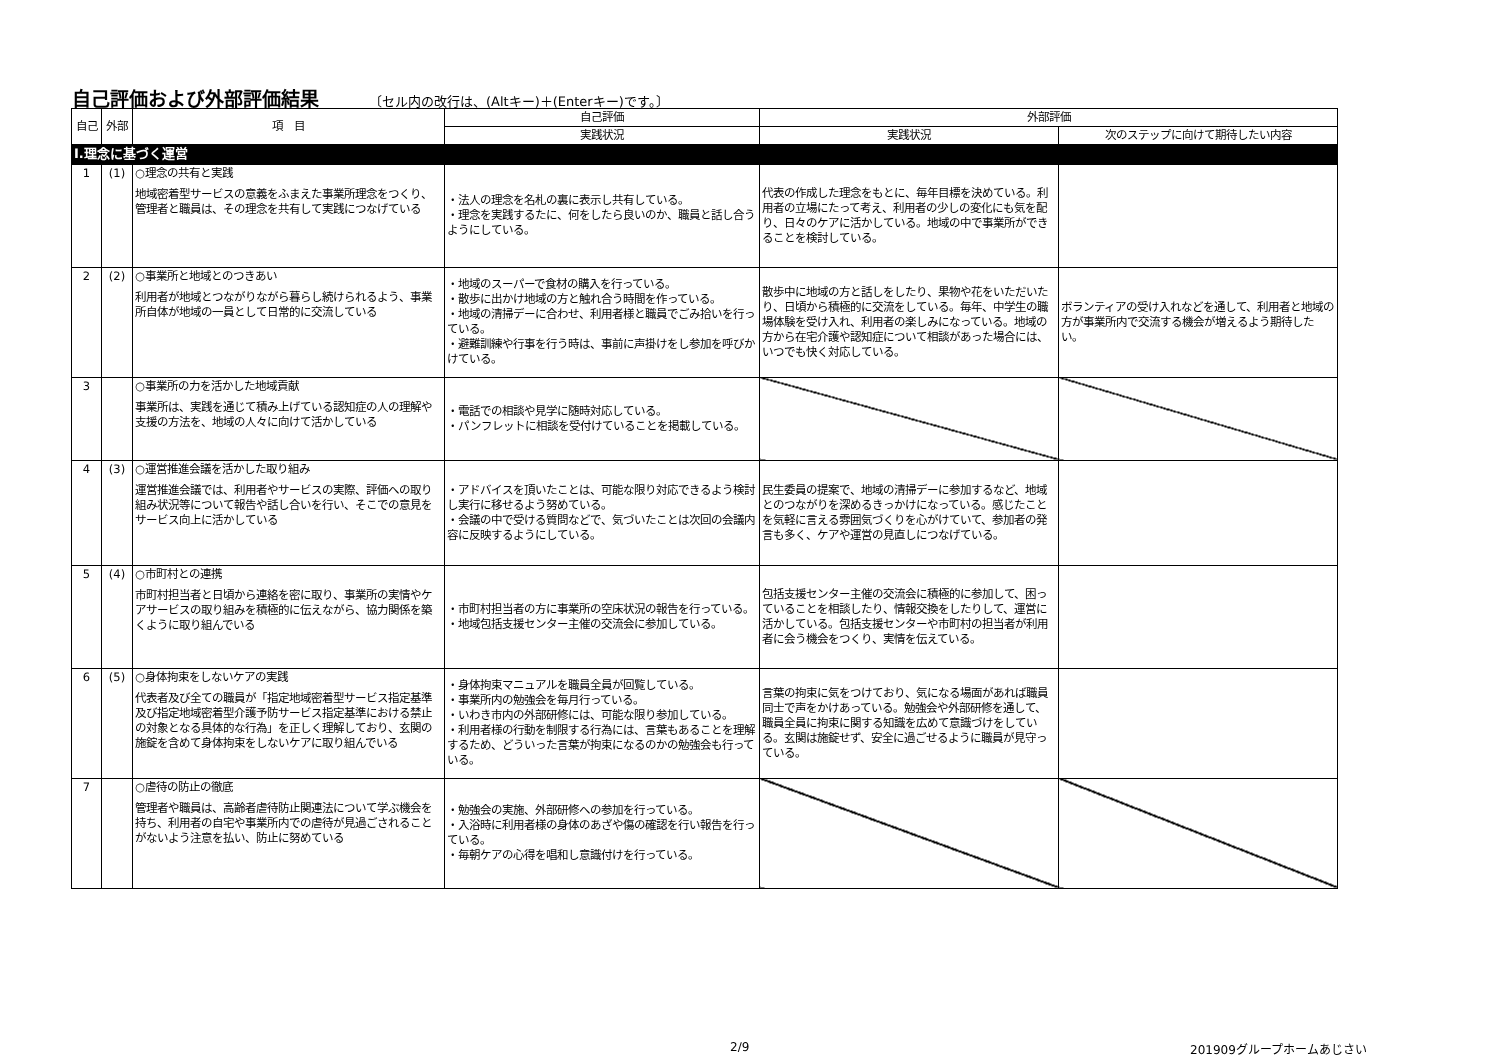自己評価および外部評価結果 〔セル内の改行は、(Altキー)＋(Enterキー)です。〕
| 自己 | 外部 | 項 目 | 自己評価 | 外部評価 | |
| --- | --- | --- | --- | --- | --- |
| | | | 実践状況 | 実践状況 | 次のステップに向けて期待したい内容 |
| Ⅰ.理念に基づく運営 | | | | | |
| 1 | (1) | ○理念の共有と実践 地域密着型サービスの意義をふまえた事業所理念をつくり、管理者と職員は、その理念を共有して実践につなげている | ・法人の理念を名札の裏に表示し共有している。 ・理念を実践するたに、何をしたら良いのか、職員と話し合うようにしている。 | 代表の作成した理念をもとに、毎年目標を決めている。利用者の立場にたって考え、利用者の少しの変化にも気を配り、日々のケアに活かしている。地域の中で事業所ができることを検討している。 | |
| 2 | (2) | ○事業所と地域とのつきあい 利用者が地域とつながりながら暮らし続けられるよう、事業所自体が地域の一員として日常的に交流している | ・地域のスーパーで食材の購入を行っている。 ・散歩に出かけ地域の方と触れ合う時間を作っている。 ・地域の清掃デーに合わせ、利用者様と職員でごみ拾いを行っている。 ・避難訓練や行事を行う時は、事前に声掛けをし参加を呼びかけている。 | 散歩中に地域の方と話しをしたり、果物や花をいただいたり、日頃から積極的に交流をしている。毎年、中学生の職場体験を受け入れ、利用者の楽しみになっている。地域の方から在宅介護や認知症について相談があった場合には、いつでも快く対応している。 | ボランティアの受け入れなどを通して、利用者と地域の方が事業所内で交流する機会が増えるよう期待したい。 |
| 3 | | ○事業所の力を活かした地域貢献 事業所は、実践を通じて積み上げている認知症の人の理解や支援の方法を、地域の人々に向けて活かしている | ・電話での相談や見学に随時対応している。 ・パンフレットに相談を受付けていることを掲載している。 | | |
| 4 | (3) | ○運営推進会議を活かした取り組み 運営推進会議では、利用者やサービスの実際、評価への取り組み状況等について報告や話し合いを行い、そこでの意見をサービス向上に活かしている | ・アドバイスを頂いたことは、可能な限り対応できるよう検討し実行に移せるよう努めている。 ・会議の中で受ける質問などで、気づいたことは次回の会議内容に反映するようにしている。 | 民生委員の提案で、地域の清掃デーに参加するなど、地域とのつながりを深めるきっかけになっている。感じたことを気軽に言える雰囲気づくりを心がけていて、参加者の発言も多く、ケアや運営の見直しにつなげている。 | |
| 5 | (4) | ○市町村との連携 市町村担当者と日頃から連絡を密に取り、事業所の実情やケアサービスの取り組みを積極的に伝えながら、協力関係を築くように取り組んでいる | ・市町村担当者の方に事業所の空床状況の報告を行っている。 ・地域包括支援センター主催の交流会に参加している。 | 包括支援センター主催の交流会に積極的に参加して、困っていることを相談したり、情報交換をしたりして、運営に活かしている。包括支援センターや市町村の担当者が利用者に会う機会をつくり、実情を伝えている。 | |
| 6 | (5) | ○身体拘束をしないケアの実践 代表者及び全ての職員が「指定地域密着型サービス指定基準及び指定地域密着型介護予防サービス指定基準における禁止の対象となる具体的な行為」を正しく理解しており、玄関の施錠を含めて身体拘束をしないケアに取り組んでいる | ・身体拘束マニュアルを職員全員が回覧している。 ・事業所内の勉強会を毎月行っている。 ・いわき市内の外部研修には、可能な限り参加している。 ・利用者様の行動を制限する行為には、言葉もあることを理解するため、どういった言葉が拘束になるのかの勉強会も行っている。 | 言葉の拘束に気をつけており、気になる場面があれば職員同士で声をかけあっている。勉強会や外部研修を通して、職員全員に拘束に関する知識を広めて意識づけをしている。玄関は施錠せず、安全に過ごせるように職員が見守っている。 | |
| 7 | | ○虐待の防止の徹底 管理者や職員は、高齢者虐待防止関連法について学ぶ機会を持ち、利用者の自宅や事業所内での虐待が見過ごされることがないよう注意を払い、防止に努めている | ・勉強会の実施、外部研修への参加を行っている。 ・入浴時に利用者様の身体のあざや傷の確認を行い報告を行っている。 ・毎朝ケアの心得を唱和し意識付けを行っている。 | | |
2/9 201909グループホームあじさい